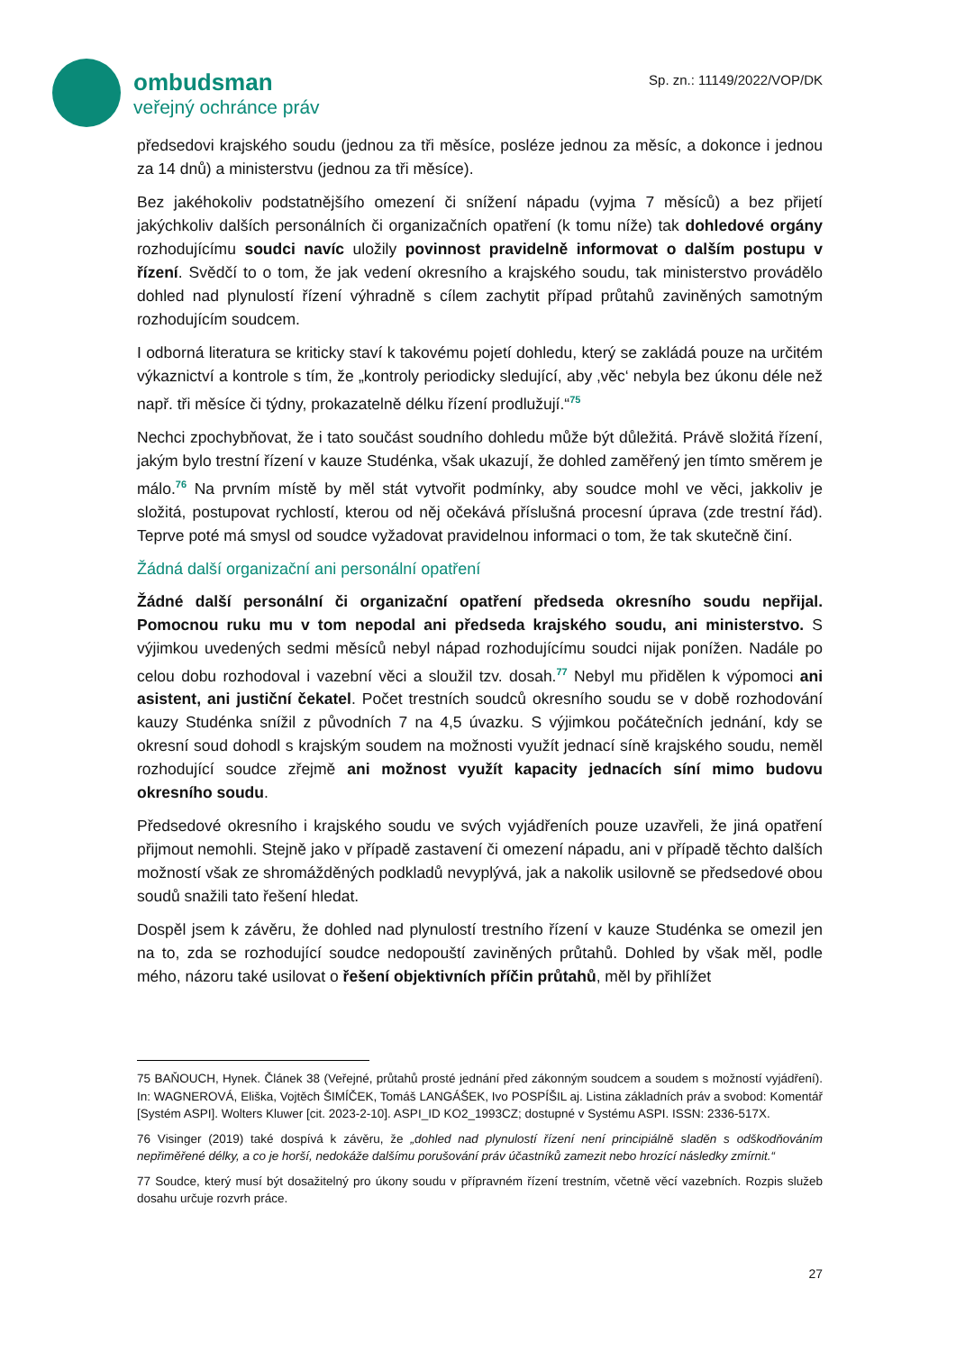ombudsman
veřejný ochránce práv
Sp. zn.: 11149/2022/VOP/DK
předsedovi krajského soudu (jednou za tři měsíce, posléze jednou za měsíc, a dokonce i jednou za 14 dnů) a ministerstvu (jednou za tři měsíce).
Bez jakéhokoliv podstatnějšího omezení či snížení nápadu (vyjma 7 měsíců) a bez přijetí jakýchkoliv dalších personálních či organizačních opatření (k tomu níže) tak dohledové orgány rozhodujícímu soudci navíc uložily povinnost pravidelně informovat o dalším postupu v řízení. Svědčí to o tom, že jak vedení okresního a krajského soudu, tak ministerstvo provádělo dohled nad plynulostí řízení výhradně s cílem zachytit případ průtahů zaviněných samotným rozhodujícím soudcem.
I odborná literatura se kriticky staví k takovému pojetí dohledu, který se zakládá pouze na určitém výkaznictví a kontrole s tím, že „kontroly periodicky sledující, aby ‚věc‘ nebyla bez úkonu déle než např. tři měsíce či týdny, prokazatelně délku řízení prodlužují.“<sup>75</sup>
Nechci zpochybňovat, že i tato součást soudního dohledu může být důležitá. Právě složitá řízení, jakým bylo trestní řízení v kauze Studénka, však ukazují, že dohled zaměřený jen tímto směrem je málo.<sup>76</sup> Na prvním místě by měl stát vytvořit podmínky, aby soudce mohl ve věci, jakkoliv je složitá, postupovat rychlostí, kterou od něj očekává příslušná procesní úprava (zde trestní řád). Teprve poté má smysl od soudce vyžadovat pravidelnou informaci o tom, že tak skutečně činí.
Žádná další organizační ani personální opatření
Žádné další personální či organizační opatření předseda okresního soudu nepřijal. Pomocnou ruku mu v tom nepodal ani předseda krajského soudu, ani ministerstvo. S výjimkou uvedených sedmi měsíců nebyl nápad rozhodujícímu soudci nijak ponížen. Nadále po celou dobu rozhodoval i vazební věci a sloužil tzv. dosah.<sup>77</sup> Nebyl mu přidělen k výpomoci ani asistent, ani justiční čekatel. Počet trestních soudců okresního soudu se v době rozhodování kauzy Studénka snížil z původních 7 na 4,5 úvazku. S výjimkou počátečních jednání, kdy se okresní soud dohodl s krajským soudem na možnosti využít jednací síně krajského soudu, neměl rozhodující soudce zřejmě ani možnost využít kapacity jednacích síní mimo budovu okresního soudu.
Předsedové okresního i krajského soudu ve svých vyjádřeních pouze uzavřeli, že jiná opatření přijmout nemohli. Stejně jako v případě zastavení či omezení nápadu, ani v případě těchto dalších možností však ze shromážděných podkladů nevyplývá, jak a nakolik usilovně se předsedové obou soudů snažili tato řešení hledat.
Dospěl jsem k závěru, že dohled nad plynulostí trestního řízení v kauze Studénka se omezil jen na to, zda se rozhodující soudce nedopouští zaviněných průtahů. Dohled by však měl, podle mého, názoru také usilovat o řešení objektivních příčin průtahů, měl by přihlížet
75 BAŇOUCH, Hynek. Článek 38 (Veřejné, průtahů prosté jednání před zákonným soudcem a soudem s možností vyjádření). In: WAGNEROVÁ, Eliška, Vojtěch ŠIMÍČEK, Tomáš LANGÁŠEK, Ivo POSPÍŠIL aj. Listina základních práv a svobod: Komentář [Systém ASPI]. Wolters Kluwer [cit. 2023-2-10]. ASPI_ID KO2_1993CZ; dostupné v Systému ASPI. ISSN: 2336-517X.
76 Visinger (2019) také dospívá k závěru, že „dohled nad plynulostí řízení není principiálně sladěn s odškodňováním nepřiměřené délky, a co je horší, nedokáže dalšímu porušování práv účastníků zamezit nebo hrozící následky zmírnit.“
77 Soudce, který musí být dosažitelný pro úkony soudu v přípravném řízení trestním, včetně věcí vazebních. Rozpis služeb dosahu určuje rozvrh práce.
27